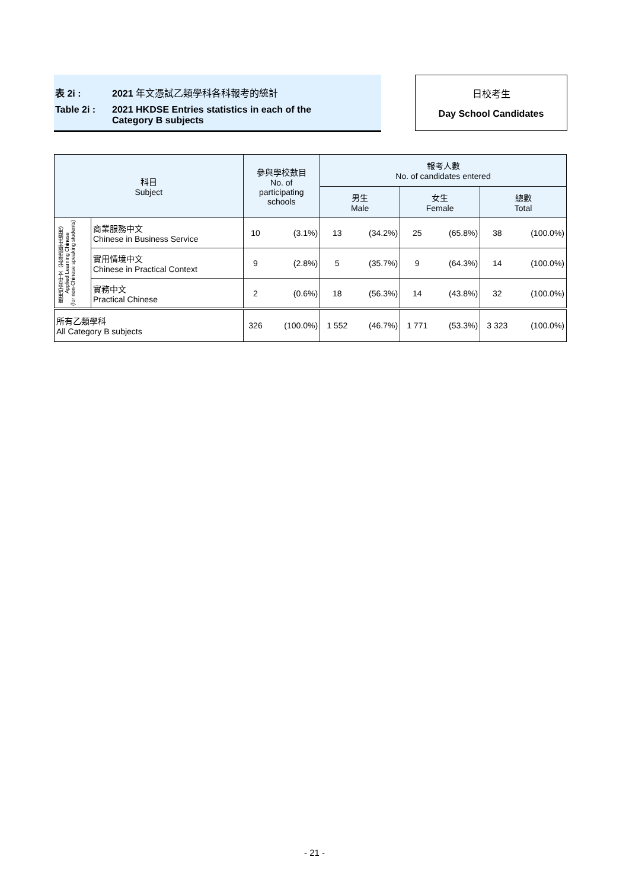表 2i : 2021 年文憑試乙類學科各科報考的統計
Table 2i : 2021 HKDSE Entries statistics in each of the
Category B subjects
日校考生
Day School Candidates
| 科目 Subject | | 參與學校數目 No. of participating schools | | 報考人數 No. of candidates entered | | | | | |
| --- | --- | --- | --- | --- | --- | --- | --- | --- | --- |
| | | | | 男生 Male | | 女生 Female | | 總數 Total | |
| 應用學習中文（非華語學生適用） Applied Learning Chinese (for non-Chinese speaking students) | 商業服務中文 Chinese in Business Service | 10 | (3.1%) | 13 | (34.2%) | 25 | (65.8%) | 38 | (100.0%) |
| | 實用情境中文 Chinese in Practical Context | 9 | (2.8%) | 5 | (35.7%) | 9 | (64.3%) | 14 | (100.0%) |
| | 實務中文 Practical Chinese | 2 | (0.6%) | 18 | (56.3%) | 14 | (43.8%) | 32 | (100.0%) |
| 所有乙類學科 All Category B subjects | | 326 | (100.0%) | 1 552 | (46.7%) | 1 771 | (53.3%) | 3 323 | (100.0%) |
- 21 -